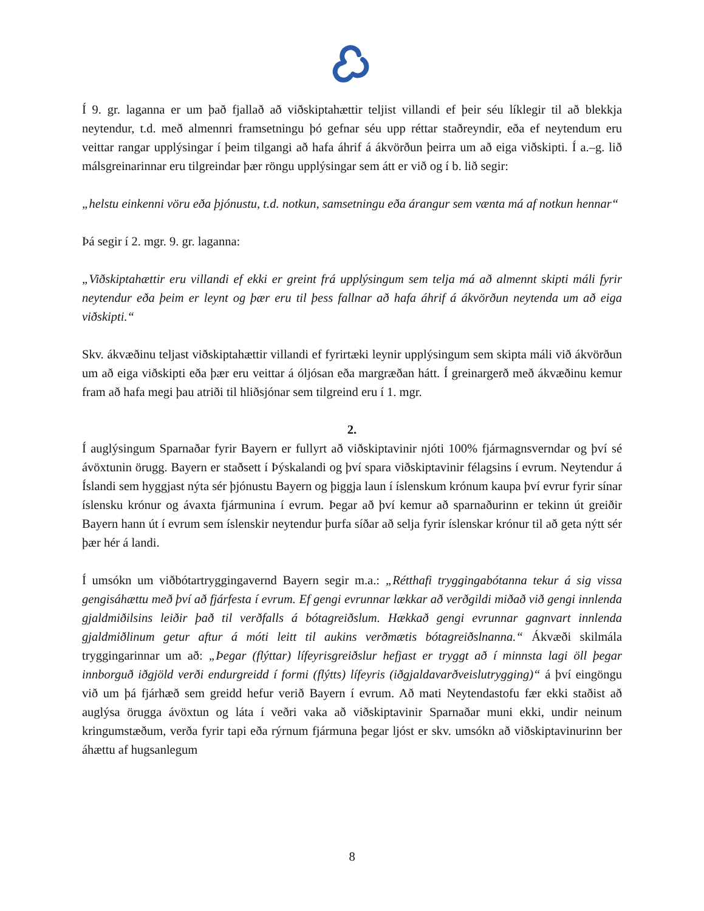Í 9. gr. laganna er um það fjallað að viðskiptahættir teljist villandi ef þeir séu líklegir til að blekkja neytendur, t.d. með almennri framsetningu þó gefnar séu upp réttar staðreyndir, eða ef neytendum eru veittar rangar upplýsingar í þeim tilgangi að hafa áhrif á ákvörðun þeirra um að eiga viðskipti. Í a.–g. lið málsgreinarinnar eru tilgreindar þær röngu upplýsingar sem átt er við og í b. lið segir:
„helstu einkenni vöru eða þjónustu, t.d. notkun, samsetningu eða árangur sem vænta má af notkun hennar“
Þá segir í 2. mgr. 9. gr. laganna:
„Viðskiptahættir eru villandi ef ekki er greint frá upplýsingum sem telja má að almennt skipti máli fyrir neytendur eða þeim er leynt og þær eru til þess fallnar að hafa áhrif á ákvörðun neytenda um að eiga viðskipti.“
Skv. ákvæðinu teljast viðskiptahættir villandi ef fyrirtæki leynir upplýsingum sem skipta máli við ákvörðun um að eiga viðskipti eða þær eru veittar á óljósan eða margræðan hátt. Í greinargerð með ákvæðinu kemur fram að hafa megi þau atriði til hliðsjónar sem tilgreind eru í 1. mgr.
2.
Í auglýsingum Sparnaðar fyrir Bayern er fullyrt að viðskiptavinir njóti 100% fjármagnsverndar og því sé ávöxtunin örugg. Bayern er staðsett í Þýskalandi og því spara viðskiptavinir félagsins í evrum. Neytendur á Íslandi sem hyggjast nýta sér þjónustu Bayern og þiggja laun í íslenskum krónum kaupa því evrur fyrir sínar íslensku krónur og ávaxta fjármunina í evrum. Þegar að því kemur að sparnaðurinn er tekinn út greiðir Bayern hann út í evrum sem íslenskir neytendur þurfa síðar að selja fyrir íslenskar krónur til að geta nýtt sér þær hér á landi.
Í umsókn um viðbótartryggingavernd Bayern segir m.a.: „Rétthafi tryggingabótanna tekur á sig vissa gengisáhættu með því að fjárfesta í evrum. Ef gengi evrunnar lækkar að verðgildi miðað við gengi innlenda gjaldmiðilsins leiðir það til verðfalls á bótagreiðslum. Hækkað gengi evrunnar gagnvart innlenda gjaldmiðlinum getur aftur á móti leitt til aukins verðmætis bótagreiðslnanna.“ Ákvæði skilmála tryggingarinnar um að: „Þegar (flýttar) lífeyrisgreiðslur hefjast er tryggt að í minnsta lagi öll þegar innborguð iðgjöld verði endurgreidd í formi (flýtts) lífeyris (iðgjaldavarðveislutrygging)“ á því eingöngu við um þá fjárhæð sem greidd hefur verið Bayern í evrum. Að mati Neytendastofu fær ekki staðist að auglýsa örugga ávöxtun og láta í veðri vaka að viðskiptavinir Sparnaðar muni ekki, undir neinum kringumstæðum, verða fyrir tapi eða rýrnum fjármuna þegar ljóst er skv. umsókn að viðskiptavinurinn ber áhættu af hugsanlegum
8